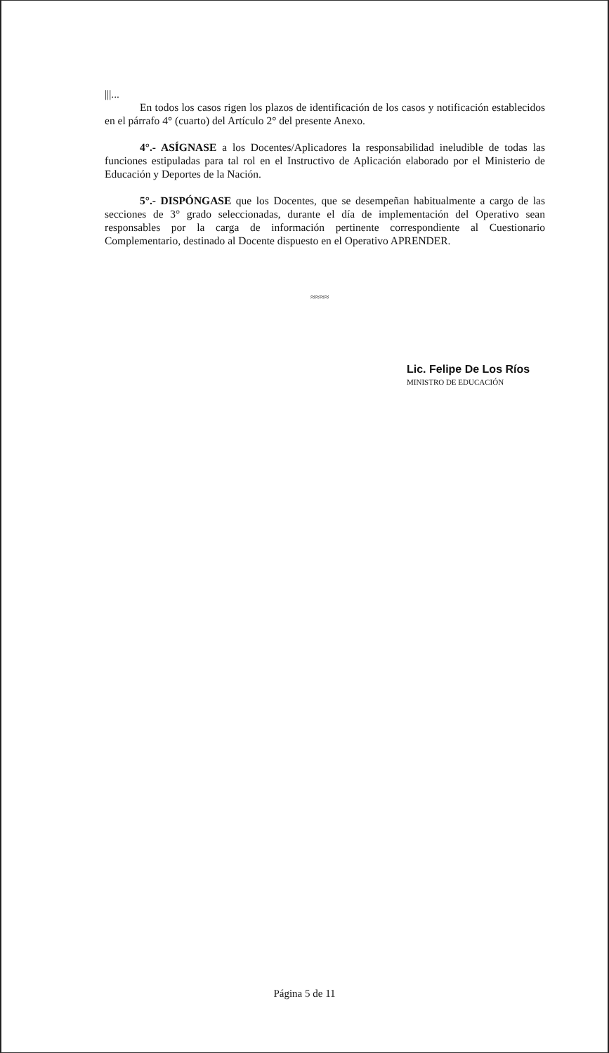|||...
En todos los casos rigen los plazos de identificación de los casos y notificación establecidos en el párrafo 4° (cuarto) del Artículo 2° del presente Anexo.
4°.- ASÍGNASE a los Docentes/Aplicadores la responsabilidad ineludible de todas las funciones estipuladas para tal rol en el Instructivo de Aplicación elaborado por el Ministerio de Educación y Deportes de la Nación.
5°.- DISPÓNGASE que los Docentes, que se desempeñan habitualmente a cargo de las secciones de 3° grado seleccionadas, durante el día de implementación del Operativo sean responsables por la carga de información pertinente correspondiente al Cuestionario Complementario, destinado al Docente dispuesto en el Operativo APRENDER.
≈≈≈≈
Lic. Felipe De Los Ríos
MINISTRO DE EDUCACIÓN
Página 5 de 11